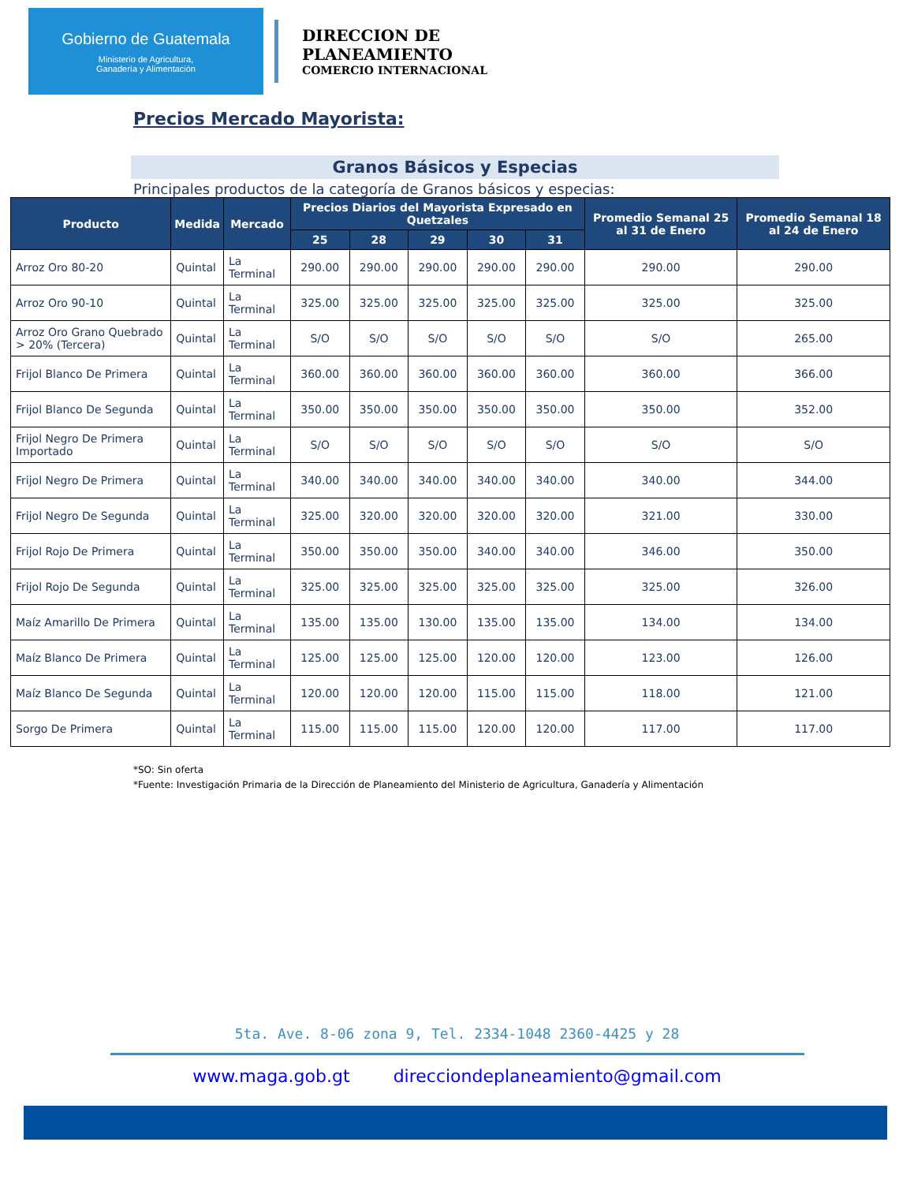Gobierno de Guatemala
Ministerio de Agricultura,
Ganadería y Alimentación
DIRECCION DE
PLANEAMIENTO
COMERCIO INTERNACIONAL
Precios Mercado Mayorista:
Granos Básicos y Especias
Principales productos de la categoría de Granos básicos y especias:
| Producto | Medida | Mercado | Precios Diarios del Mayorista Expresado en Quetzales | | | | | Promedio Semanal 25 al 31 de Enero | Promedio Semanal 18 al 24 de Enero |
| --- | --- | --- | --- | --- | --- | --- | --- | --- | --- |
| | | | 25 | 28 | 29 | 30 | 31 | | |
| Arroz Oro 80-20 | Quintal | La Terminal | 290.00 | 290.00 | 290.00 | 290.00 | 290.00 | 290.00 | 290.00 |
| Arroz Oro 90-10 | Quintal | La Terminal | 325.00 | 325.00 | 325.00 | 325.00 | 325.00 | 325.00 | 325.00 |
| Arroz Oro Grano Quebrado > 20% (Tercera) | Quintal | La Terminal | S/O | S/O | S/O | S/O | S/O | S/O | 265.00 |
| Frijol Blanco De Primera | Quintal | La Terminal | 360.00 | 360.00 | 360.00 | 360.00 | 360.00 | 360.00 | 366.00 |
| Frijol Blanco De Segunda | Quintal | La Terminal | 350.00 | 350.00 | 350.00 | 350.00 | 350.00 | 350.00 | 352.00 |
| Frijol Negro De Primera Importado | Quintal | La Terminal | S/O | S/O | S/O | S/O | S/O | S/O | S/O |
| Frijol Negro De Primera | Quintal | La Terminal | 340.00 | 340.00 | 340.00 | 340.00 | 340.00 | 340.00 | 344.00 |
| Frijol Negro De Segunda | Quintal | La Terminal | 325.00 | 320.00 | 320.00 | 320.00 | 320.00 | 321.00 | 330.00 |
| Frijol Rojo De Primera | Quintal | La Terminal | 350.00 | 350.00 | 350.00 | 340.00 | 340.00 | 346.00 | 350.00 |
| Frijol Rojo De Segunda | Quintal | La Terminal | 325.00 | 325.00 | 325.00 | 325.00 | 325.00 | 325.00 | 326.00 |
| Maíz Amarillo De Primera | Quintal | La Terminal | 135.00 | 135.00 | 130.00 | 135.00 | 135.00 | 134.00 | 134.00 |
| Maíz Blanco De Primera | Quintal | La Terminal | 125.00 | 125.00 | 125.00 | 120.00 | 120.00 | 123.00 | 126.00 |
| Maíz Blanco De Segunda | Quintal | La Terminal | 120.00 | 120.00 | 120.00 | 115.00 | 115.00 | 118.00 | 121.00 |
| Sorgo De Primera | Quintal | La Terminal | 115.00 | 115.00 | 115.00 | 120.00 | 120.00 | 117.00 | 117.00 |
*SO: Sin oferta
*Fuente: Investigación Primaria de la Dirección de Planeamiento del Ministerio de Agricultura, Ganadería y Alimentación
5ta. Ave. 8-06 zona 9, Tel. 2334-1048 2360-4425 y 28
www.maga.gob.gt direcciondeplaneamiento@gmail.com